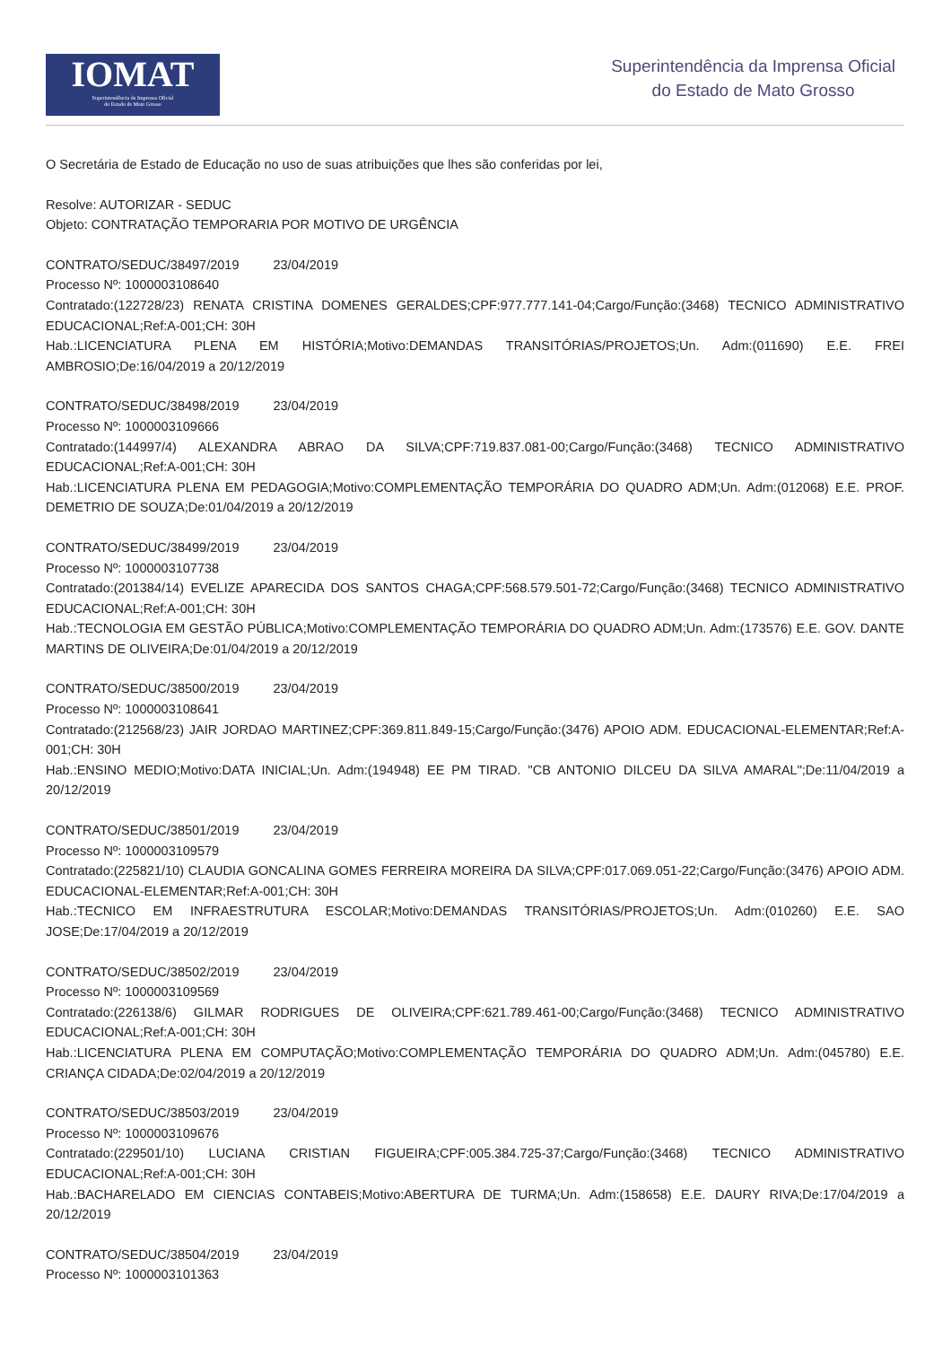IOMAT
Superintendência da Imprensa Oficial
do Estado de Mato Grosso
Superintendência da Imprensa Oficial
do Estado de Mato Grosso
O Secretária de Estado de Educação no uso de suas atribuições que lhes são conferidas por lei,
Resolve: AUTORIZAR - SEDUC
Objeto: CONTRATAÇÃO TEMPORARIA POR MOTIVO DE URGÊNCIA
CONTRATO/SEDUC/38497/2019 23/04/2019
Processo Nº: 1000003108640
Contratado:(122728/23) RENATA CRISTINA DOMENES GERALDES;CPF:977.777.141-04;Cargo/Função:(3468) TECNICO ADMINISTRATIVO EDUCACIONAL;Ref:A-001;CH: 30H
Hab.:LICENCIATURA PLENA EM HISTÓRIA;Motivo:DEMANDAS TRANSITÓRIAS/PROJETOS;Un. Adm:(011690) E.E. FREI AMBROSIO;De:16/04/2019 a 20/12/2019
CONTRATO/SEDUC/38498/2019 23/04/2019
Processo Nº: 1000003109666
Contratado:(144997/4) ALEXANDRA ABRAO DA SILVA;CPF:719.837.081-00;Cargo/Função:(3468) TECNICO ADMINISTRATIVO EDUCACIONAL;Ref:A-001;CH: 30H
Hab.:LICENCIATURA PLENA EM PEDAGOGIA;Motivo:COMPLEMENTAÇÃO TEMPORÁRIA DO QUADRO ADM;Un. Adm:(012068) E.E. PROF. DEMETRIO DE SOUZA;De:01/04/2019 a 20/12/2019
CONTRATO/SEDUC/38499/2019 23/04/2019
Processo Nº: 1000003107738
Contratado:(201384/14) EVELIZE APARECIDA DOS SANTOS CHAGA;CPF:568.579.501-72;Cargo/Função:(3468) TECNICO ADMINISTRATIVO EDUCACIONAL;Ref:A-001;CH: 30H
Hab.:TECNOLOGIA EM GESTÃO PÚBLICA;Motivo:COMPLEMENTAÇÃO TEMPORÁRIA DO QUADRO ADM;Un. Adm:(173576) E.E. GOV. DANTE MARTINS DE OLIVEIRA;De:01/04/2019 a 20/12/2019
CONTRATO/SEDUC/38500/2019 23/04/2019
Processo Nº: 1000003108641
Contratado:(212568/23) JAIR JORDAO MARTINEZ;CPF:369.811.849-15;Cargo/Função:(3476) APOIO ADM. EDUCACIONAL-ELEMENTAR;Ref:A-001;CH: 30H
Hab.:ENSINO MEDIO;Motivo:DATA INICIAL;Un. Adm:(194948) EE PM TIRAD. "CB ANTONIO DILCEU DA SILVA AMARAL";De:11/04/2019 a 20/12/2019
CONTRATO/SEDUC/38501/2019 23/04/2019
Processo Nº: 1000003109579
Contratado:(225821/10) CLAUDIA GONCALINA GOMES FERREIRA MOREIRA DA SILVA;CPF:017.069.051-22;Cargo/Função:(3476) APOIO ADM. EDUCACIONAL-ELEMENTAR;Ref:A-001;CH: 30H
Hab.:TECNICO EM INFRAESTRUTURA ESCOLAR;Motivo:DEMANDAS TRANSITÓRIAS/PROJETOS;Un. Adm:(010260) E.E. SAO JOSE;De:17/04/2019 a 20/12/2019
CONTRATO/SEDUC/38502/2019 23/04/2019
Processo Nº: 1000003109569
Contratado:(226138/6) GILMAR RODRIGUES DE OLIVEIRA;CPF:621.789.461-00;Cargo/Função:(3468) TECNICO ADMINISTRATIVO EDUCACIONAL;Ref:A-001;CH: 30H
Hab.:LICENCIATURA PLENA EM COMPUTAÇÃO;Motivo:COMPLEMENTAÇÃO TEMPORÁRIA DO QUADRO ADM;Un. Adm:(045780) E.E. CRIANÇA CIDADA;De:02/04/2019 a 20/12/2019
CONTRATO/SEDUC/38503/2019 23/04/2019
Processo Nº: 1000003109676
Contratado:(229501/10) LUCIANA CRISTIAN FIGUEIRA;CPF:005.384.725-37;Cargo/Função:(3468) TECNICO ADMINISTRATIVO EDUCACIONAL;Ref:A-001;CH: 30H
Hab.:BACHARELADO EM CIENCIAS CONTABEIS;Motivo:ABERTURA DE TURMA;Un. Adm:(158658) E.E. DAURY RIVA;De:17/04/2019 a 20/12/2019
CONTRATO/SEDUC/38504/2019 23/04/2019
Processo Nº: 1000003101363